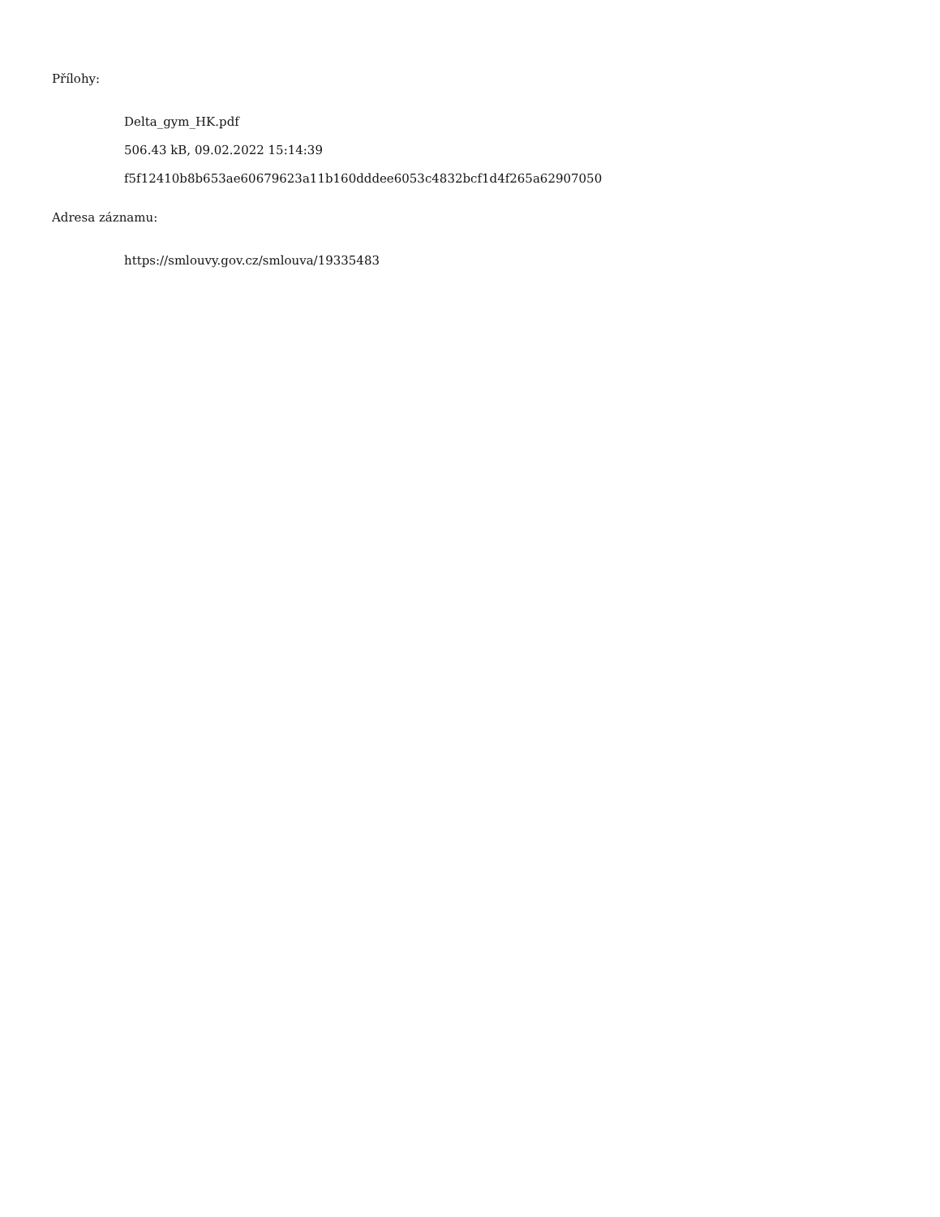Přílohy:
Delta_gym_HK.pdf
506.43 kB, 09.02.2022 15:14:39
f5f12410b8b653ae60679623a11b160dddee6053c4832bcf1d4f265a62907050
Adresa záznamu:
https://smlouvy.gov.cz/smlouva/19335483